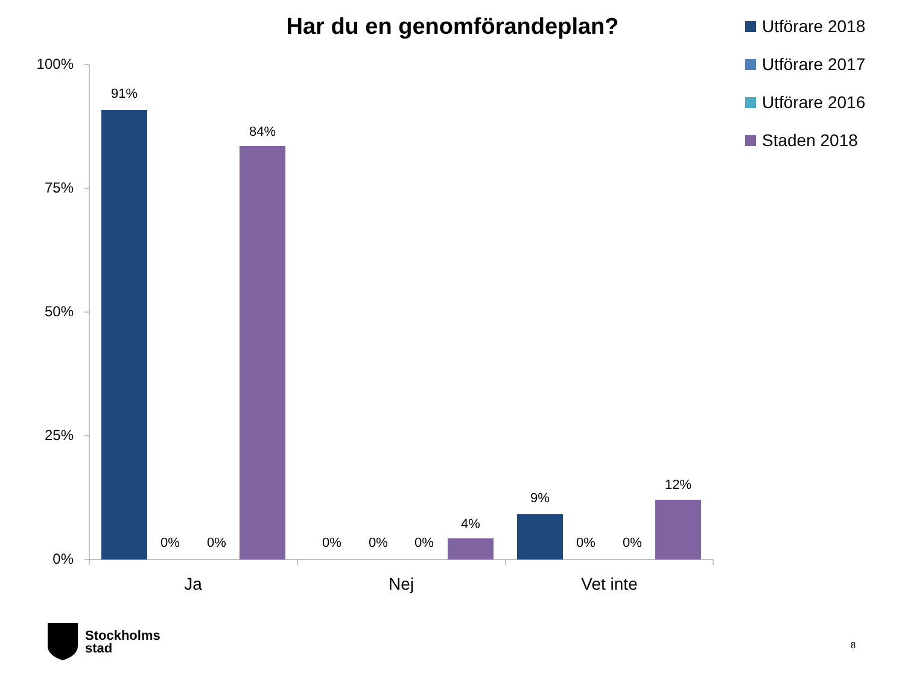Har du en genomförandeplan?
Utförare 2018
Utförare 2017
Utförare 2016
Staden 2018
100%
75%
50%
25%
0%
91%
0% 0%
84%
0% 0% 0%
4%
9%
0% 0%
12%
Ja Nej Vet inte
Stockholms
stad
8